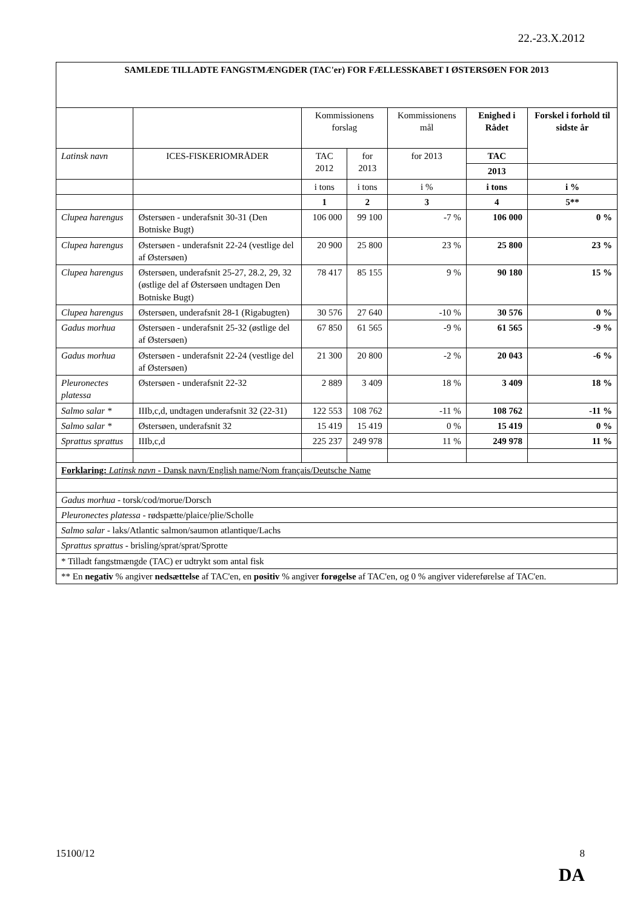22.-23.X.2012
| SAMLEDE TILLADTE FANGSTMÆNGDER (TAC'er) FOR FÆLLESSKABET I ØSTERSØEN FOR 2013 | | | | | | | |
| --- | --- | --- | --- | --- | --- | --- | --- |
| | | | Kommissionens forslag | | Kommissionens mål | Enighed i Rådet | Forskel i forhold til sidste år |
| Latinsk navn | | ICES-FISKERIOMRÅDER | TAC 2012 | for 2013 | for 2013 | TAC | |
| | | | | | | 2013 | |
| | | | i tons | i tons | i % | i tons | i % |
| | | | 1 | 2 | 3 | 4 | 5** |
| Clupea harengus | | Østersøen - underafsnit 30-31 (Den Botniske Bugt) | 106 000 | 99 100 | -7 % | 106 000 | 0 % |
| Clupea harengus | | Østersøen - underafsnit 22-24 (vestlige del af Østersøen) | 20 900 | 25 800 | 23 % | 25 800 | 23 % |
| Clupea harengus | | Østersøen, underafsnit 25-27, 28.2, 29, 32 (østlige del af Østersøen undtagen Den Botniske Bugt) | 78 417 | 85 155 | 9 % | 90 180 | 15 % |
| Clupea harengus | | Østersøen, underafsnit 28-1 (Rigabugten) | 30 576 | 27 640 | -10 % | 30 576 | 0 % |
| Gadus morhua | | Østersøen - underafsnit 25-32 (østlige del af Østersøen) | 67 850 | 61 565 | -9 % | 61 565 | -9 % |
| Gadus morhua | | Østersøen - underafsnit 22-24 (vestlige del af Østersøen) | 21 300 | 20 800 | -2 % | 20 043 | -6 % |
| Pleuronectes platessa | | Østersøen - underafsnit 22-32 | 2 889 | 3 409 | 18 % | 3 409 | 18 % |
| Salmo salar * | | IIIb,c,d, undtagen underafsnit 32 (22-31) | 122 553 | 108 762 | -11 % | 108 762 | -11 % |
| Salmo salar * | | Østersøen, underafsnit 32 | 15 419 | 15 419 | 0 % | 15 419 | 0 % |
| Sprattus sprattus | | IIIb,c,d | 225 237 | 249 978 | 11 % | 249 978 | 11 % |
| Forklaring: Latinsk navn - Dansk navn/English name/Nom français/Deutsche Name | | | | | | | |
| Gadus morhua - torsk/cod/morue/Dorsch | | | | | | | |
| Pleuronectes platessa - rødspætte/plaice/plie/Scholle | | | | | | | |
| Salmo salar - laks/Atlantic salmon/saumon atlantique/Lachs | | | | | | | |
| Sprattus sprattus - brisling/sprat/sprat/Sprotte | | | | | | | |
| * Tilladt fangstmængde (TAC) er udtrykt som antal fisk | | | | | | | |
| ** En negativ % angiver nedsættelse af TAC'en, en positiv % angiver forøgelse af TAC'en, og 0 % angiver videreførelse af TAC'en. | | | | | | | |
15100/12 8
DA